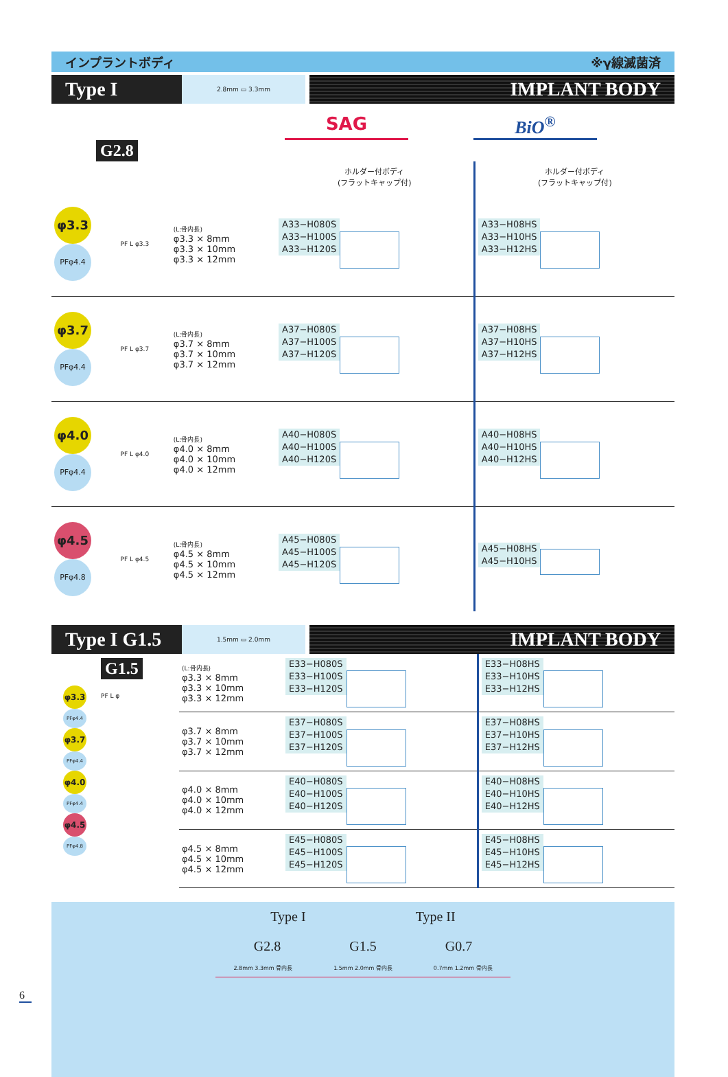インプラントボディ ※γ線滅菌済
Type I
2.8mm ▭ 3.3mm
IMPLANT BODY
SAG BiO<sup>®</sup>
G2.8
| | | | ホルダー付ボディ (フラットキャップ付) | ホルダー付ボディ (フラットキャップ付) |
| φ3.3 PFφ4.4 | PF L φ3.3 | (L:骨内長) φ3.3 × 8mm φ3.3 × 10mm φ3.3 × 12mm | A33−H080S A33−H100S A33−H120S | A33−H08HS A33−H10HS A33−H12HS |
| φ3.7 PFφ4.4 | PF L φ3.7 | (L:骨内長) φ3.7 × 8mm φ3.7 × 10mm φ3.7 × 12mm | A37−H080S A37−H100S A37−H120S | A37−H08HS A37−H10HS A37−H12HS |
| φ4.0 PFφ4.4 | PF L φ4.0 | (L:骨内長) φ4.0 × 8mm φ4.0 × 10mm φ4.0 × 12mm | A40−H080S A40−H100S A40−H120S | A40−H08HS A40−H10HS A40−H12HS |
| φ4.5 PFφ4.8 | PF L φ4.5 | (L:骨内長) φ4.5 × 8mm φ4.5 × 10mm φ4.5 × 12mm | A45−H080S A45−H100S A45−H120S | A45−H08HS A45−H10HS |
Type I G1.5
1.5mm ▭ 2.0mm
IMPLANT BODY
| φ3.3 PFφ4.4 φ3.7 PFφ4.4 φ4.0 PFφ4.4 φ4.5 PFφ4.8 | G1.5 PF L φ | (L:骨内長) φ3.3 × 8mm φ3.3 × 10mm φ3.3 × 12mm | E33−H080S E33−H100S E33−H120S | E33−H08HS E33−H10HS E33−H12HS |
| | | φ3.7 × 8mm φ3.7 × 10mm φ3.7 × 12mm | E37−H080S E37−H100S E37−H120S | E37−H08HS E37−H10HS E37−H12HS |
| | | φ4.0 × 8mm φ4.0 × 10mm φ4.0 × 12mm | E40−H080S E40−H100S E40−H120S | E40−H08HS E40−H10HS E40−H12HS |
| | | φ4.5 × 8mm φ4.5 × 10mm φ4.5 × 12mm | E45−H080S E45−H100S E45−H120S | E45−H08HS E45−H10HS E45−H12HS |
Type I Type II
G2.8 G1.5 G0.7
2.8mm 3.3mm 骨内長 1.5mm 2.0mm 骨内長 0.7mm 1.2mm 骨内長
6